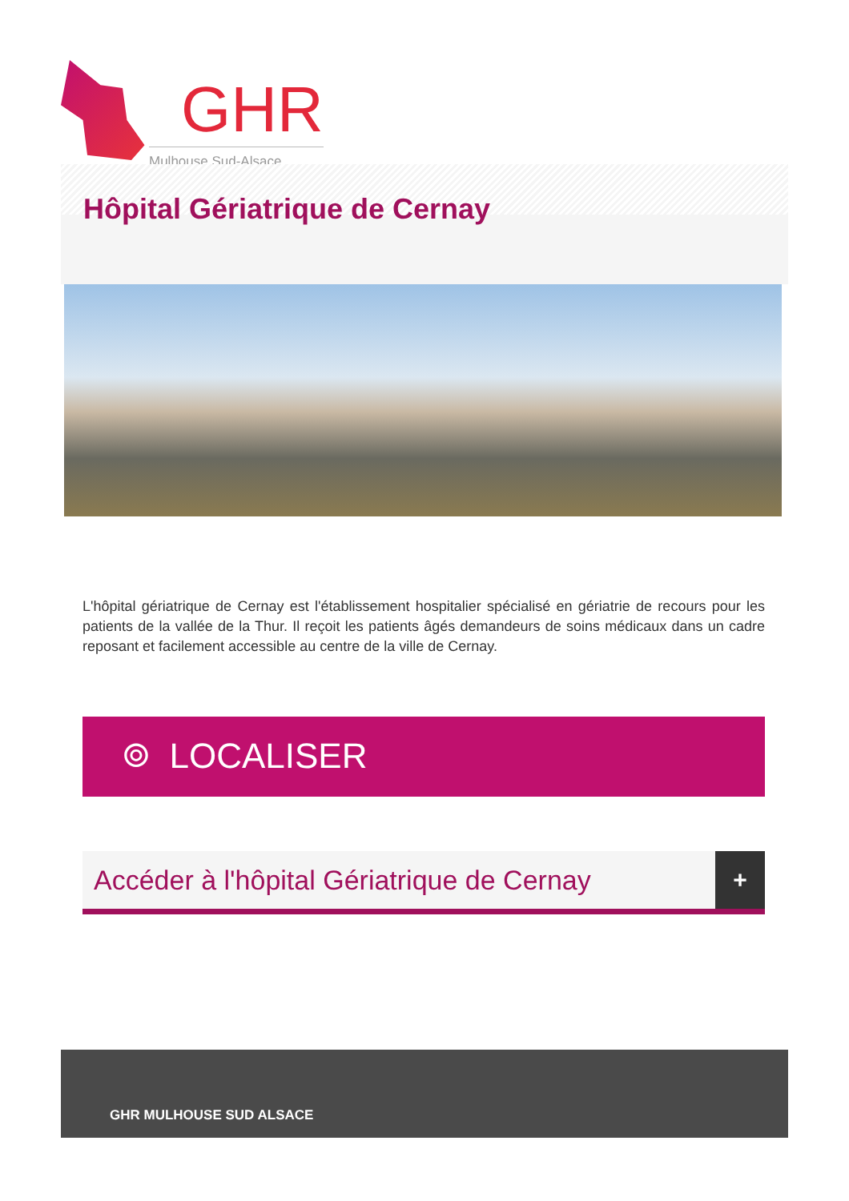GHR
Mulhouse Sud-Alsace
Hôpital Gériatrique de Cernay
L'hôpital gériatrique de Cernay est l'établissement hospitalier spécialisé en gériatrie de recours pour les patients de la vallée de la Thur. Il reçoit les patients âgés demandeurs de soins médicaux dans un cadre reposant et facilement accessible au centre de la ville de Cernay.
⌾ LOCALISER
Accéder à l'hôpital Gériatrique de Cernay +
GHR MULHOUSE SUD ALSACE